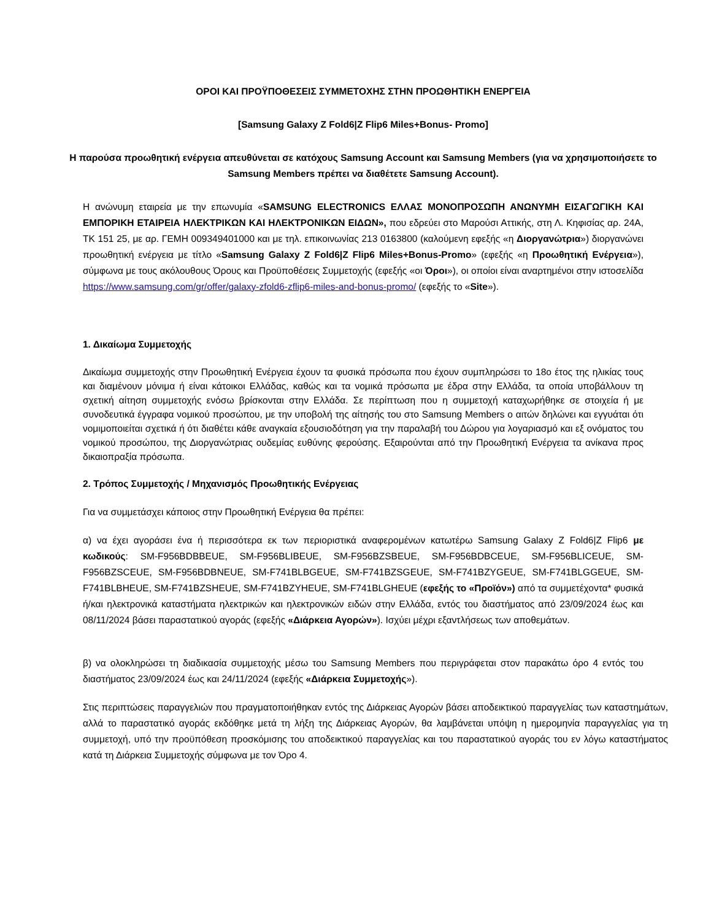ΟΡΟΙ ΚΑΙ ΠΡΟΫΠΟΘΕΣΕΙΣ ΣΥΜΜΕΤΟΧΗΣ ΣΤΗΝ ΠΡΟΩΘΗΤΙΚΗ ΕΝΕΡΓΕΙΑ
[Samsung Galaxy Z Fold6|Z Flip6 Miles+Bonus- Promo]
Η παρούσα προωθητική ενέργεια απευθύνεται σε κατόχους Samsung Account και Samsung Members (για να χρησιμοποιήσετε το Samsung Members πρέπει να διαθέτετε Samsung Account).
Η ανώνυμη εταιρεία με την επωνυμία «SAMSUNG ELECTRONICS ΕΛΛΑΣ ΜΟΝΟΠΡΟΣΩΠΗ ΑΝΩΝΥΜΗ ΕΙΣΑΓΩΓΙΚΗ ΚΑΙ ΕΜΠΟΡΙΚΗ ΕΤΑΙΡΕΙΑ ΗΛΕΚΤΡΙΚΩΝ ΚΑΙ ΗΛΕΚΤΡΟΝΙΚΩΝ ΕΙΔΩΝ», που εδρεύει στο Μαρούσι Αττικής, στη Λ. Κηφισίας αρ. 24Α, ΤΚ 151 25, με αρ. ΓΕΜΗ 009349401000 και με τηλ. επικοινωνίας 213 0163800 (καλούμενη εφεξής «η Διοργανώτρια») διοργανώνει προωθητική ενέργεια με τίτλο «Samsung Galaxy Z Fold6|Z Flip6 Miles+Bonus-Promo» (εφεξής «η Προωθητική Ενέργεια»), σύμφωνα με τους ακόλουθους Όρους και Προϋποθέσεις Συμμετοχής (εφεξής «οι Όροι»), οι οποίοι είναι αναρτημένοι στην ιστοσελίδα https://www.samsung.com/gr/offer/galaxy-zfold6-zflip6-miles-and-bonus-promo/ (εφεξής το «Site»).
1. Δικαίωμα Συμμετοχής
Δικαίωμα συμμετοχής στην Προωθητική Ενέργεια έχουν τα φυσικά πρόσωπα που έχουν συμπληρώσει το 18ο έτος της ηλικίας τους και διαμένουν μόνιμα ή είναι κάτοικοι Ελλάδας, καθώς και τα νομικά πρόσωπα με έδρα στην Ελλάδα, τα οποία υποβάλλουν τη σχετική αίτηση συμμετοχής ενόσω βρίσκονται στην Ελλάδα. Σε περίπτωση που η συμμετοχή καταχωρήθηκε σε στοιχεία ή με συνοδευτικά έγγραφα νομικού προσώπου, με την υποβολή της αίτησής του στο Samsung Members ο αιτών δηλώνει και εγγυάται ότι νομιμοποιείται σχετικά ή ότι διαθέτει κάθε αναγκαία εξουσιοδότηση για την παραλαβή του Δώρου για λογαριασμό και εξ ονόματος του νομικού προσώπου, της Διοργανώτριας ουδεμίας ευθύνης φερούσης. Εξαιρούνται από την Προωθητική Ενέργεια τα ανίκανα προς δικαιοπραξία πρόσωπα.
2. Τρόπος Συμμετοχής / Μηχανισμός Προωθητικής Ενέργειας
Για να συμμετάσχει κάποιος στην Προωθητική Ενέργεια θα πρέπει:
α) να έχει αγοράσει ένα ή περισσότερα εκ των περιοριστικά αναφερομένων κατωτέρω Samsung Galaxy Z Fold6|Z Flip6 με κωδικούς: SM-F956BDBBEUE, SM-F956BLIBEUE, SM-F956BZSBEUE, SM-F956BDBCEUE, SM-F956BLICEUE, SM-F956BZSCEUE, SM-F956BDBNEUE, SM-F741BLBGEUE, SM-F741BZSGEUE, SM-F741BZYGEUE, SM-F741BLGGEUE, SM-F741BLBHEUE, SM-F741BZSHEUE, SM-F741BZYHEUE, SM-F741BLGHEUE (εφεξής το «Προϊόν») από τα συμμετέχοντα* φυσικά ή/και ηλεκτρονικά καταστήματα ηλεκτρικών και ηλεκτρονικών ειδών στην Ελλάδα, εντός του διαστήματος από 23/09/2024 έως και 08/11/2024 βάσει παραστατικού αγοράς (εφεξής «Διάρκεια Αγορών»). Ισχύει μέχρι εξαντλήσεως των αποθεμάτων.
β) να ολοκληρώσει τη διαδικασία συμμετοχής μέσω του Samsung Members που περιγράφεται στον παρακάτω όρο 4 εντός του διαστήματος 23/09/2024 έως και 24/11/2024 (εφεξής «Διάρκεια Συμμετοχής»).
Στις περιπτώσεις παραγγελιών που πραγματοποιήθηκαν εντός της Διάρκειας Αγορών βάσει αποδεικτικού παραγγελίας των καταστημάτων, αλλά το παραστατικό αγοράς εκδόθηκε μετά τη λήξη της Διάρκειας Αγορών, θα λαμβάνεται υπόψη η ημερομηνία παραγγελίας για τη συμμετοχή, υπό την προϋπόθεση προσκόμισης του αποδεικτικού παραγγελίας και του παραστατικού αγοράς του εν λόγω καταστήματος κατά τη Διάρκεια Συμμετοχής σύμφωνα με τον Όρο 4.